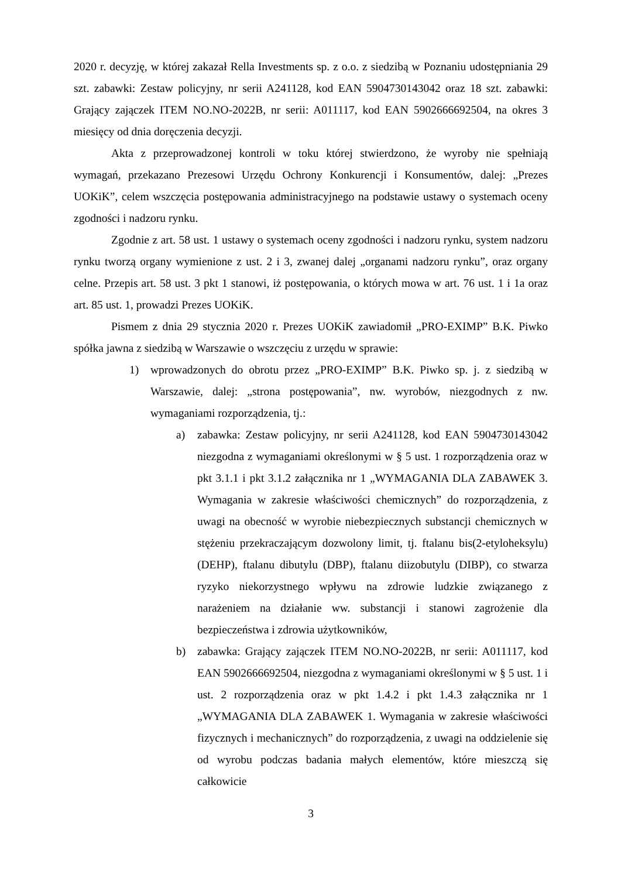2020 r. decyzję, w której zakazał Rella Investments sp. z o.o. z siedzibą w Poznaniu udostępniania 29 szt. zabawki: Zestaw policyjny, nr serii A241128, kod EAN 5904730143042 oraz 18 szt. zabawki: Grający zajączek ITEM NO.NO-2022B, nr serii: A011117, kod EAN 5902666692504, na okres 3 miesięcy od dnia doręczenia decyzji.
Akta z przeprowadzonej kontroli w toku której stwierdzono, że wyroby nie spełniają wymagań, przekazano Prezesowi Urzędu Ochrony Konkurencji i Konsumentów, dalej: „Prezes UOKiK”, celem wszczęcia postępowania administracyjnego na podstawie ustawy o systemach oceny zgodności i nadzoru rynku.
Zgodnie z art. 58 ust. 1 ustawy o systemach oceny zgodności i nadzoru rynku, system nadzoru rynku tworzą organy wymienione z ust. 2 i 3, zwanej dalej „organami nadzoru rynku”, oraz organy celne. Przepis art. 58 ust. 3 pkt 1 stanowi, iż postępowania, o których mowa w art. 76 ust. 1 i 1a oraz art. 85 ust. 1, prowadzi Prezes UOKiK.
Pismem z dnia 29 stycznia 2020 r. Prezes UOKiK zawiadomił „PRO-EXIMP” B.K. Piwko spółka jawna z siedzibą w Warszawie o wszczęciu z urzędu w sprawie:
1) wprowadzonych do obrotu przez „PRO-EXIMP” B.K. Piwko sp. j. z siedzibą w Warszawie, dalej: „strona postępowania”, nw. wyrobów, niezgodnych z nw. wymaganiami rozporządzenia, tj.:
a) zabawka: Zestaw policyjny, nr serii A241128, kod EAN 5904730143042 niezgodna z wymaganiami określonymi w § 5 ust. 1 rozporządzenia oraz w pkt 3.1.1 i pkt 3.1.2 załącznika nr 1 „WYMAGANIA DLA ZABAWEK 3. Wymagania w zakresie właściwości chemicznych” do rozporządzenia, z uwagi na obecność w wyrobie niebezpiecznych substancji chemicznych w stężeniu przekraczającym dozwolony limit, tj. ftalanu bis(2-etyloheksylu) (DEHP), ftalanu dibutylu (DBP), ftalanu diizobutylu (DIBP), co stwarza ryzyko niekorzystnego wpływu na zdrowie ludzkie związanego z narażeniem na działanie ww. substancji i stanowi zagrożenie dla bezpieczeństwa i zdrowia użytkowników,
b) zabawka: Grający zajączek ITEM NO.NO-2022B, nr serii: A011117, kod EAN 5902666692504, niezgodna z wymaganiami określonymi w § 5 ust. 1 i ust. 2 rozporządzenia oraz w pkt 1.4.2 i pkt 1.4.3 załącznika nr 1 „WYMAGANIA DLA ZABAWEK 1. Wymagania w zakresie właściwości fizycznych i mechanicznych” do rozporządzenia, z uwagi na oddzielenie się od wyrobu podczas badania małych elementów, które mieszczą się całkowicie
3